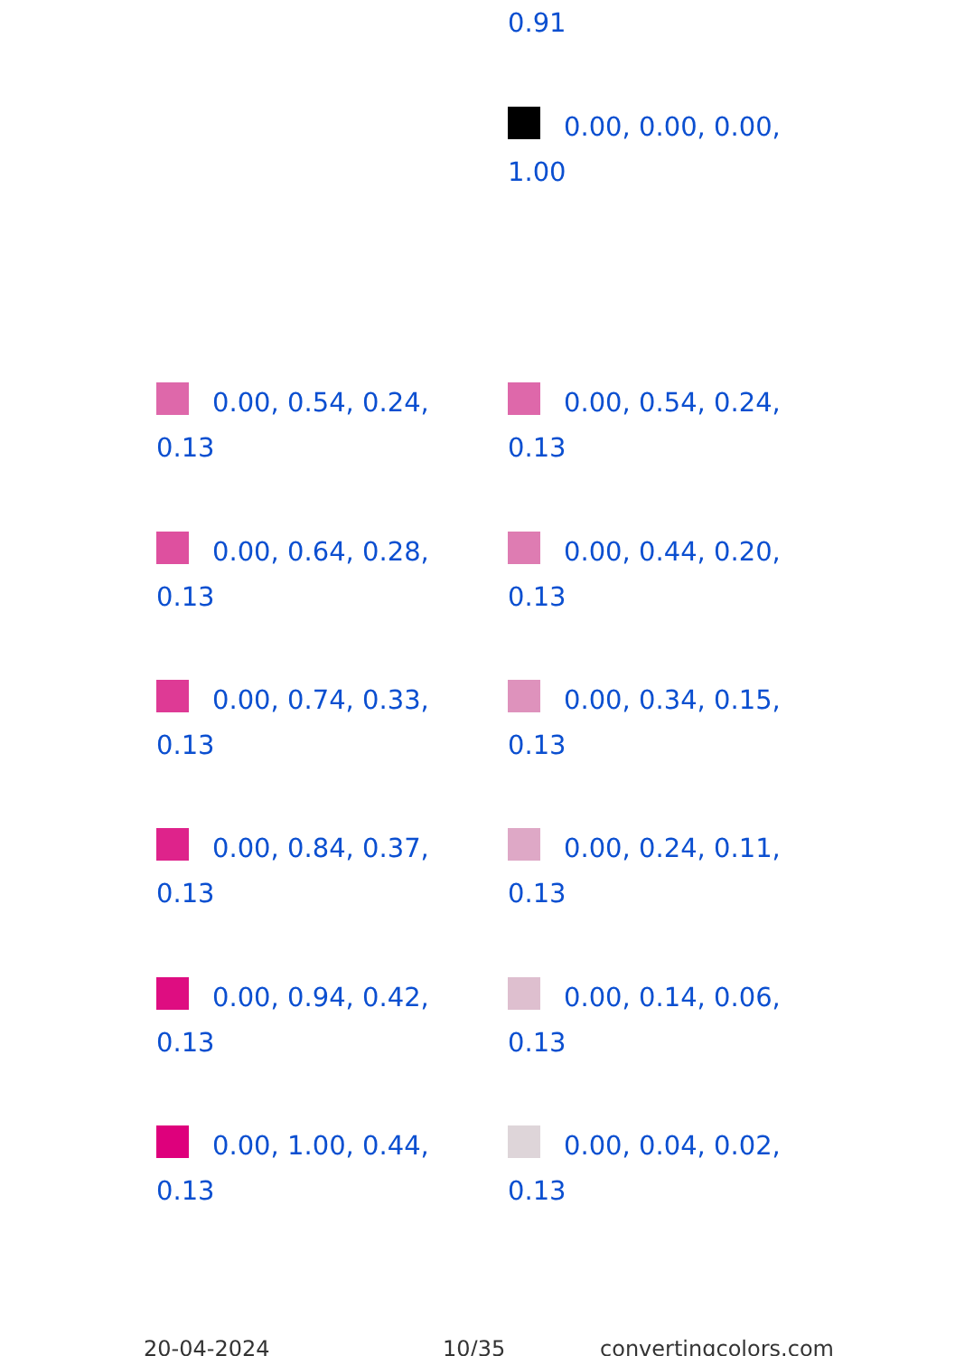0.91
0.00, 0.00, 0.00, 1.00
0.00, 0.54, 0.24, 0.13
0.00, 0.54, 0.24, 0.13
0.00, 0.64, 0.28, 0.13
0.00, 0.44, 0.20, 0.13
0.00, 0.74, 0.33, 0.13
0.00, 0.34, 0.15, 0.13
0.00, 0.84, 0.37, 0.13
0.00, 0.24, 0.11, 0.13
0.00, 0.94, 0.42, 0.13
0.00, 0.14, 0.06, 0.13
0.00, 1.00, 0.44, 0.13
0.00, 0.04, 0.02, 0.13
20-04-2024 10/35 convertingcolors.com